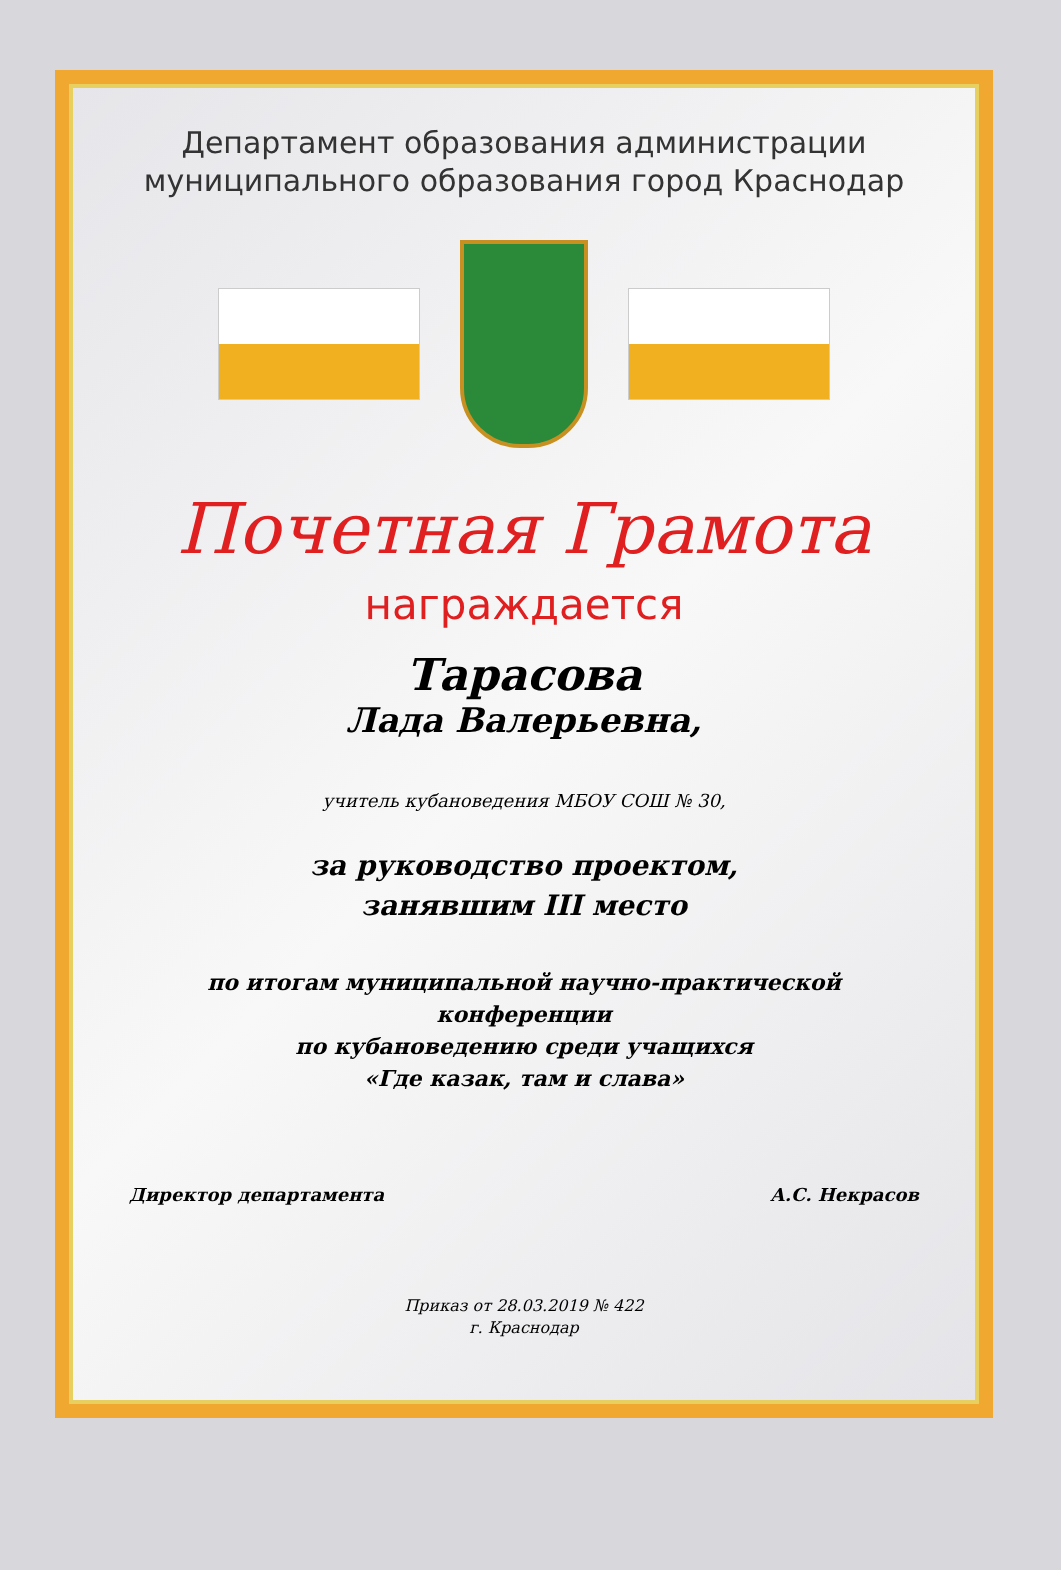Департамент образования администрации
муниципального образования город Краснодар
Почетная Грамота
награждается
Тарасова
Лада Валерьевна,
учитель кубановедения МБОУ СОШ № 30,
за руководство проектом,
занявшим III место
по итогам муниципальной научно-практической
конференции
по кубановедению среди учащихся
«Где казак, там и слава»
Директор департамента А.С. Некрасов
Приказ от 28.03.2019 № 422
г. Краснодар